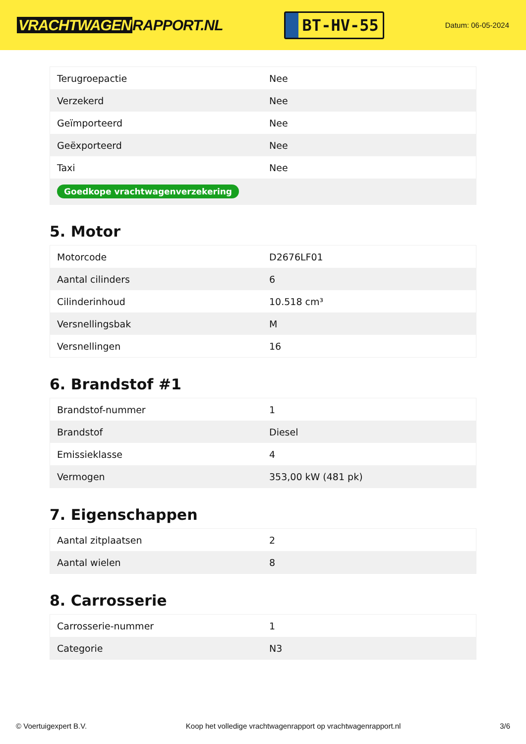VRACHTWAGEN RAPPORT.NL
BT-HV-55
Datum: 06-05-2024
| Terugroepactie | Nee |
| Verzekerd | Nee |
| Geïmporteerd | Nee |
| Geëxporteerd | Nee |
| Taxi | Nee |
| Goedkope vrachtwagenverzekering | |
5. Motor
| Motorcode | D2676LF01 |
| Aantal cilinders | 6 |
| Cilinderinhoud | 10.518 cm³ |
| Versnellingsbak | M |
| Versnellingen | 16 |
6. Brandstof #1
| Brandstof-nummer | 1 |
| Brandstof | Diesel |
| Emissieklasse | 4 |
| Vermogen | 353,00 kW (481 pk) |
7. Eigenschappen
| Aantal zitplaatsen | 2 |
| Aantal wielen | 8 |
8. Carrosserie
| Carrosserie-nummer | 1 |
| Categorie | N3 |
© Voertuigexpert B.V. Koop het volledige vrachtwagenrapport op vrachtwagenrapport.nl 3/6